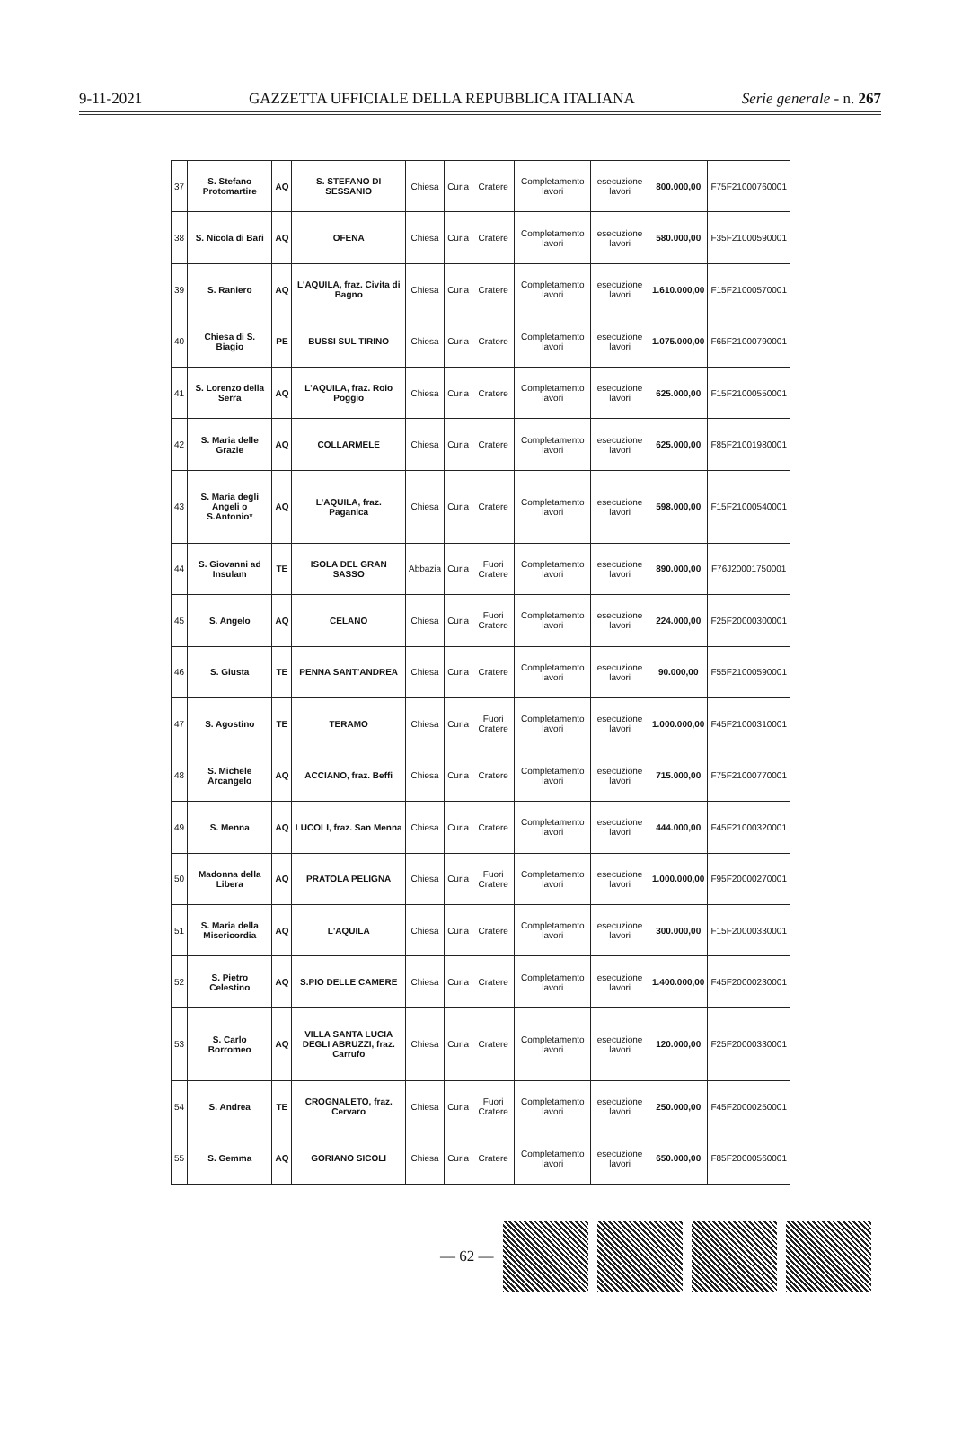9-11-2021 GAZZETTA UFFICIALE DELLA REPUBBLICA ITALIANA Serie generale - n. 267
| 37 | S. Stefano Protomartire | AQ | S. STEFANO DI SESSANIO | Chiesa | Curia | Cratere | Completamento lavori | esecuzione lavori | 800.000,00 | F75F21000760001 |
| 38 | S. Nicola di Bari | AQ | OFENA | Chiesa | Curia | Cratere | Completamento lavori | esecuzione lavori | 580.000,00 | F35F21000590001 |
| 39 | S. Raniero | AQ | L'AQUILA, fraz. Civita di Bagno | Chiesa | Curia | Cratere | Completamento lavori | esecuzione lavori | 1.610.000,00 | F15F21000570001 |
| 40 | Chiesa di S. Biagio | PE | BUSSI SUL TIRINO | Chiesa | Curia | Cratere | Completamento lavori | esecuzione lavori | 1.075.000,00 | F65F21000790001 |
| 41 | S. Lorenzo della Serra | AQ | L'AQUILA, fraz. Roio Poggio | Chiesa | Curia | Cratere | Completamento lavori | esecuzione lavori | 625.000,00 | F15F21000550001 |
| 42 | S. Maria delle Grazie | AQ | COLLARMELE | Chiesa | Curia | Cratere | Completamento lavori | esecuzione lavori | 625.000,00 | F85F21001980001 |
| 43 | S. Maria degli Angeli o S.Antonio* | AQ | L'AQUILA, fraz. Paganica | Chiesa | Curia | Cratere | Completamento lavori | esecuzione lavori | 598.000,00 | F15F21000540001 |
| 44 | S. Giovanni ad Insulam | TE | ISOLA DEL GRAN SASSO | Abbazia | Curia | Fuori Cratere | Completamento lavori | esecuzione lavori | 890.000,00 | F76J20001750001 |
| 45 | S. Angelo | AQ | CELANO | Chiesa | Curia | Fuori Cratere | Completamento lavori | esecuzione lavori | 224.000,00 | F25F20000300001 |
| 46 | S. Giusta | TE | PENNA SANT'ANDREA | Chiesa | Curia | Cratere | Completamento lavori | esecuzione lavori | 90.000,00 | F55F21000590001 |
| 47 | S. Agostino | TE | TERAMO | Chiesa | Curia | Fuori Cratere | Completamento lavori | esecuzione lavori | 1.000.000,00 | F45F21000310001 |
| 48 | S. Michele Arcangelo | AQ | ACCIANO, fraz. Beffi | Chiesa | Curia | Cratere | Completamento lavori | esecuzione lavori | 715.000,00 | F75F21000770001 |
| 49 | S. Menna | AQ | LUCOLI, fraz. San Menna | Chiesa | Curia | Cratere | Completamento lavori | esecuzione lavori | 444.000,00 | F45F21000320001 |
| 50 | Madonna della Libera | AQ | PRATOLA PELIGNA | Chiesa | Curia | Fuori Cratere | Completamento lavori | esecuzione lavori | 1.000.000,00 | F95F20000270001 |
| 51 | S. Maria della Misericordia | AQ | L'AQUILA | Chiesa | Curia | Cratere | Completamento lavori | esecuzione lavori | 300.000,00 | F15F20000330001 |
| 52 | S. Pietro Celestino | AQ | S.PIO DELLE CAMERE | Chiesa | Curia | Cratere | Completamento lavori | esecuzione lavori | 1.400.000,00 | F45F20000230001 |
| 53 | S. Carlo Borromeo | AQ | VILLA SANTA LUCIA DEGLI ABRUZZI, fraz. Carrufo | Chiesa | Curia | Cratere | Completamento lavori | esecuzione lavori | 120.000,00 | F25F20000330001 |
| 54 | S. Andrea | TE | CROGNALETO, fraz. Cervaro | Chiesa | Curia | Fuori Cratere | Completamento lavori | esecuzione lavori | 250.000,00 | F45F20000250001 |
| 55 | S. Gemma | AQ | GORIANO SICOLI | Chiesa | Curia | Cratere | Completamento lavori | esecuzione lavori | 650.000,00 | F85F20000560001 |
— 62 —